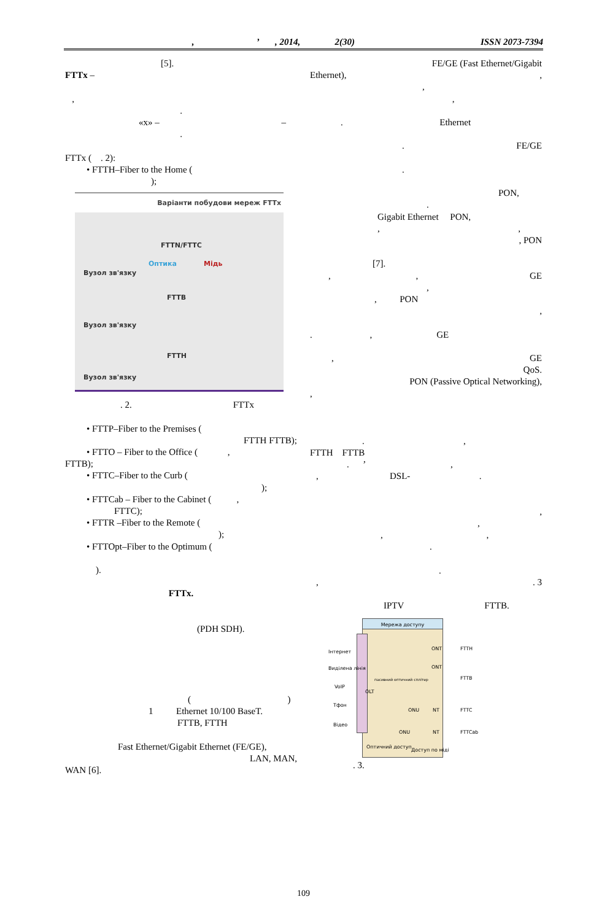, ’ , 2014, 2(30) ISSN 2073-7394
[5].
FTTx –
,
.
«x» – –
.
FTTx ( . 2):
• FTTH–Fiber to the Home (
);
Варіанти побудови мереж FTTx
FTTN/FTTC
Оптика Мідь
Вузол зв'язку
FTTB
Вузол зв'язку
FTTH
Вузол зв'язку
. 2. FTTx
• FTTP–Fiber to the Premises (
FTTH FTTB);
• FTTO – Fiber to the Office ( ,
FTTB);
• FTTC–Fiber to the Curb (
);
• FTTCab – Fiber to the Cabinet ( ,
FTTC);
• FTTR –Fiber to the Remote (
);
• FTTOpt–Fiber to the Optimum (
).
FTTx.
(PDH SDH).
( )
1 Ethernet 10/100 BaseT.
FTTB, FTTH
Fast Ethernet/Gigabit Ethernet (FE/GE),
LAN, MAN,
WAN [6].
FE/GE (Fast Ethernet/Gigabit
Ethernet), ,
,
,
. Ethernet
. FE/GE
.
PON,
.
Gigabit Ethernet PON,
, ,
, PON
[7].
, , GE
,
, PON
,
. , GE
, GE
QoS.
PON (Passive Optical Networking),
,
. ,
FTTH FTTB
. ’ ,
, DSL- .
,
,
, ,
.
.
, . 3
IPTV FTTB.
Мережа доступу
OLT
Інтернет
Виділена лінія
VoIP
Тфон
Відео
пасивний оптичний сплітер
ONT
ONT
ONU NT
ONU NT
FTTH
FTTB
FTTC
FTTCab
Оптичний доступ
Доступ по міді
. 3.
109